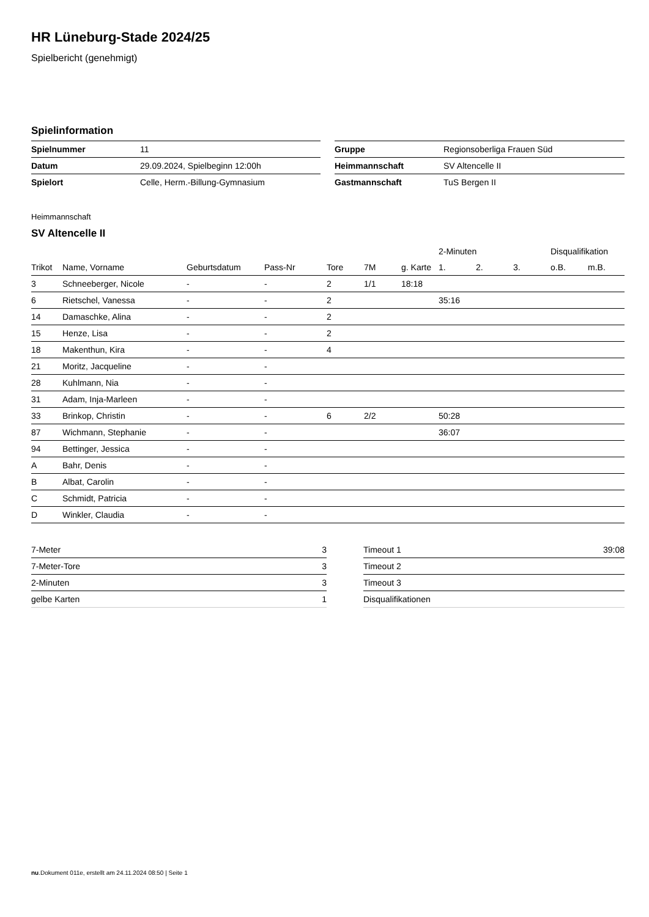HR Lüneburg-Stade 2024/25
Spielbericht (genehmigt)
Spielinformation
| Spielnummer | 11 |
| Datum | 29.09.2024, Spielbeginn 12:00h |
| Spielort | Celle, Herm.-Billung-Gymnasium |
| Gruppe | Regionsoberliga Frauen Süd |
| Heimmannschaft | SV Altencelle II |
| Gastmannschaft | TuS Bergen II |
Heimmannschaft
SV Altencelle II
| | | | | | | | 2-Minuten | | | Disqualifikation | |
| --- | --- | --- | --- | --- | --- | --- | --- | --- | --- | --- | --- |
| Trikot | Name, Vorname | Geburtsdatum | Pass-Nr | Tore | 7M | g. Karte | 1. | 2. | 3. | o.B. | m.B. |
| 3 | Schneeberger, Nicole | - | - | 2 | 1/1 | 18:18 | | | | | |
| 6 | Rietschel, Vanessa | - | - | 2 | | | 35:16 | | | | |
| 14 | Damaschke, Alina | - | - | 2 | | | | | | | |
| 15 | Henze, Lisa | - | - | 2 | | | | | | | |
| 18 | Makenthun, Kira | - | - | 4 | | | | | | | |
| 21 | Moritz, Jacqueline | - | - | | | | | | | | |
| 28 | Kuhlmann, Nia | - | - | | | | | | | | |
| 31 | Adam, Inja-Marleen | - | - | | | | | | | | |
| 33 | Brinkop, Christin | - | - | 6 | 2/2 | | 50:28 | | | | |
| 87 | Wichmann, Stephanie | - | - | | | | 36:07 | | | | |
| 94 | Bettinger, Jessica | - | - | | | | | | | | |
| A | Bahr, Denis | - | - | | | | | | | | |
| B | Albat, Carolin | - | - | | | | | | | | |
| C | Schmidt, Patricia | - | - | | | | | | | | |
| D | Winkler, Claudia | - | - | | | | | | | | |
| 7-Meter | 3 |
| 7-Meter-Tore | 3 |
| 2-Minuten | 3 |
| gelbe Karten | 1 |
| Timeout 1 | 39:08 |
| Timeout 2 | |
| Timeout 3 | |
| Disqualifikationen | |
nu.Dokument 011e, erstellt am 24.11.2024 08:50 | Seite 1